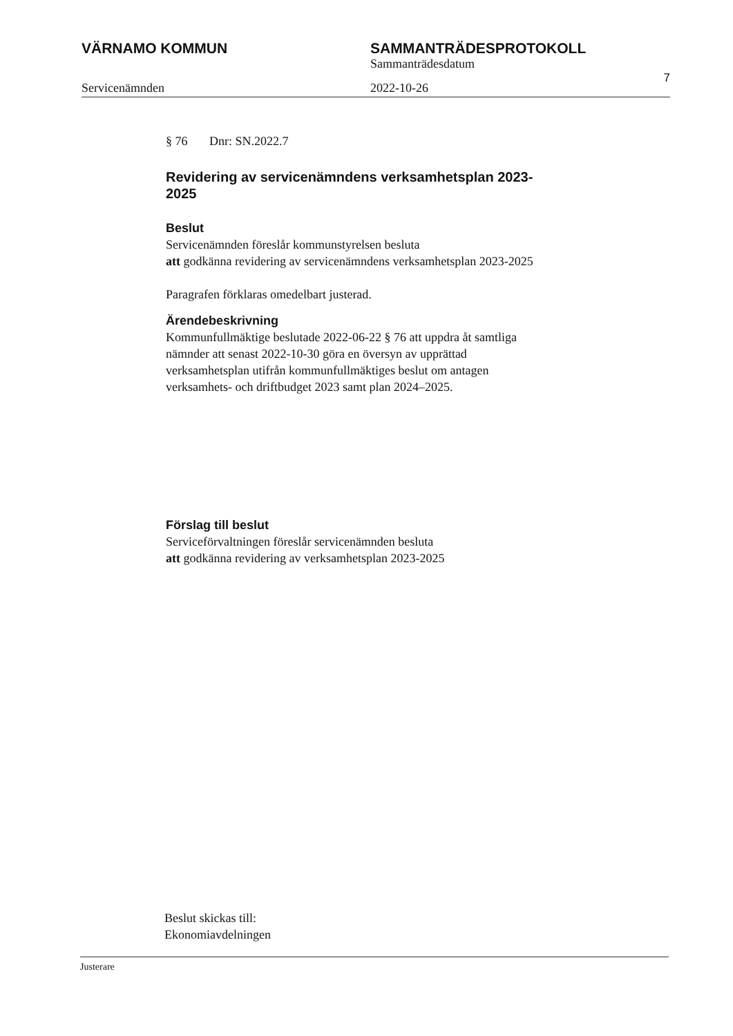VÄRNAMO KOMMUN SAMMANTRÄDESPROTOKOLL
Sammanträdesdatum
Servicenämnden 2022-10-26
7
§ 76 Dnr: SN.2022.7
Revidering av servicenämndens verksamhetsplan 2023-2025
Beslut
Servicenämnden föreslår kommunstyrelsen besluta
att godkänna revidering av servicenämndens verksamhetsplan 2023-2025
Paragrafen förklaras omedelbart justerad.
Ärendebeskrivning
Kommunfullmäktige beslutade 2022-06-22 § 76 att uppdra åt samtliga nämnder att senast 2022-10-30 göra en översyn av upprättad verksamhetsplan utifrån kommunfullmäktiges beslut om antagen verksamhets- och driftbudget 2023 samt plan 2024–2025.
Förslag till beslut
Serviceförvaltningen föreslår servicenämnden besluta
att godkänna revidering av verksamhetsplan 2023-2025
Beslut skickas till:
Ekonomiavdelningen
Justerare